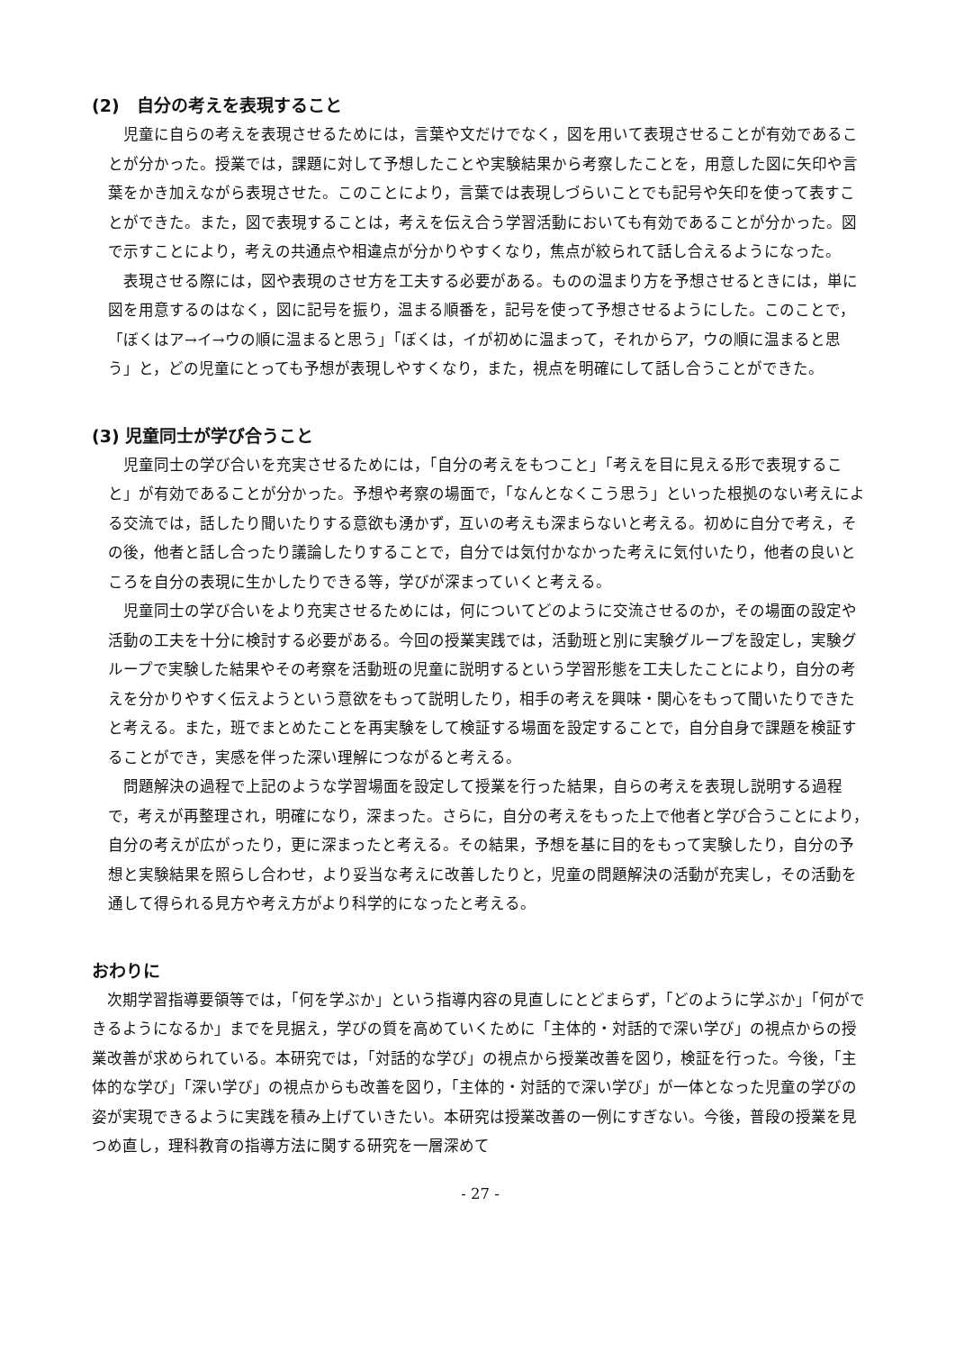(2)　自分の考えを表現すること
児童に自らの考えを表現させるためには，言葉や文だけでなく，図を用いて表現させることが有効であることが分かった。授業では，課題に対して予想したことや実験結果から考察したことを，用意した図に矢印や言葉をかき加えながら表現させた。このことにより，言葉では表現しづらいことでも記号や矢印を使って表すことができた。また，図で表現することは，考えを伝え合う学習活動においても有効であることが分かった。図で示すことにより，考えの共通点や相違点が分かりやすくなり，焦点が絞られて話し合えるようになった。
表現させる際には，図や表現のさせ方を工夫する必要がある。ものの温まり方を予想させるときには，単に図を用意するのはなく，図に記号を振り，温まる順番を，記号を使って予想させるようにした。このことで，「ぼくはア→イ→ウの順に温まると思う」「ぼくは，イが初めに温まって，それからア，ウの順に温まると思う」と，どの児童にとっても予想が表現しやすくなり，また，視点を明確にして話し合うことができた。
(3) 児童同士が学び合うこと
児童同士の学び合いを充実させるためには，「自分の考えをもつこと」「考えを目に見える形で表現すること」が有効であることが分かった。予想や考察の場面で，「なんとなくこう思う」といった根拠のない考えによる交流では，話したり聞いたりする意欲も湧かず，互いの考えも深まらないと考える。初めに自分で考え，その後，他者と話し合ったり議論したりすることで，自分では気付かなかった考えに気付いたり，他者の良いところを自分の表現に生かしたりできる等，学びが深まっていくと考える。
児童同士の学び合いをより充実させるためには，何についてどのように交流させるのか，その場面の設定や活動の工夫を十分に検討する必要がある。今回の授業実践では，活動班と別に実験グループを設定し，実験グループで実験した結果やその考察を活動班の児童に説明するという学習形態を工夫したことにより，自分の考えを分かりやすく伝えようという意欲をもって説明したり，相手の考えを興味・関心をもって聞いたりできたと考える。また，班でまとめたことを再実験をして検証する場面を設定することで，自分自身で課題を検証することができ，実感を伴った深い理解につながると考える。
問題解決の過程で上記のような学習場面を設定して授業を行った結果，自らの考えを表現し説明する過程で，考えが再整理され，明確になり，深まった。さらに，自分の考えをもった上で他者と学び合うことにより，自分の考えが広がったり，更に深まったと考える。その結果，予想を基に目的をもって実験したり，自分の予想と実験結果を照らし合わせ，より妥当な考えに改善したりと，児童の問題解決の活動が充実し，その活動を通して得られる見方や考え方がより科学的になったと考える。
おわりに
次期学習指導要領等では，「何を学ぶか」という指導内容の見直しにとどまらず，「どのように学ぶか」「何ができるようになるか」までを見据え，学びの質を高めていくために「主体的・対話的で深い学び」の視点からの授業改善が求められている。本研究では，「対話的な学び」の視点から授業改善を図り，検証を行った。今後，「主体的な学び」「深い学び」の視点からも改善を図り，「主体的・対話的で深い学び」が一体となった児童の学びの姿が実現できるように実践を積み上げていきたい。本研究は授業改善の一例にすぎない。今後，普段の授業を見つめ直し，理科教育の指導方法に関する研究を一層深めて
- 27 -